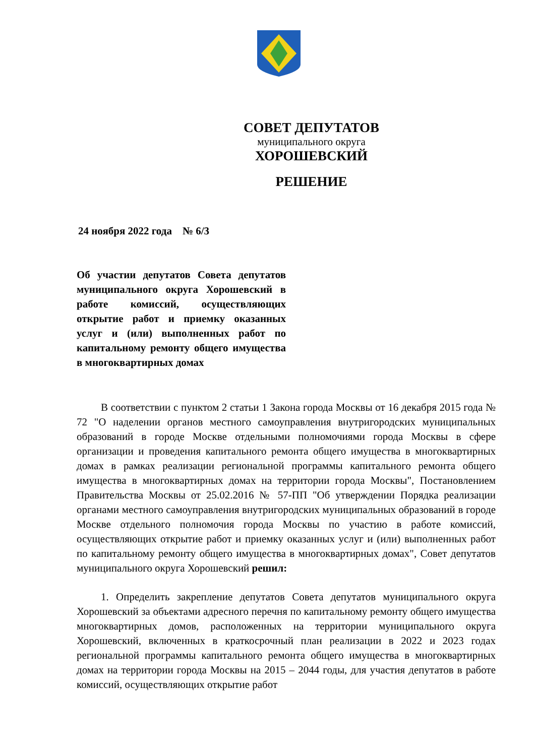СОВЕТ ДЕПУТАТОВ
муниципального округа
ХОРОШЕВСКИЙ
РЕШЕНИЕ
24 ноября 2022 года № 6/3
Об участии депутатов Совета депутатов муниципального округа Хорошевский в работе комиссий, осуществляющих открытие работ и приемку оказанных услуг и (или) выполненных работ по капитальному ремонту общего имущества в многоквартирных домах
В соответствии с пунктом 2 статьи 1 Закона города Москвы от 16 декабря 2015 года № 72 "О наделении органов местного самоуправления внутригородских муниципальных образований в городе Москве отдельными полномочиями города Москвы в сфере организации и проведения капитального ремонта общего имущества в многоквартирных домах в рамках реализации региональной программы капитального ремонта общего имущества в многоквартирных домах на территории города Москвы", Постановлением Правительства Москвы от 25.02.2016 № 57-ПП "Об утверждении Порядка реализации органами местного самоуправления внутригородских муниципальных образований в городе Москве отдельного полномочия города Москвы по участию в работе комиссий, осуществляющих открытие работ и приемку оказанных услуг и (или) выполненных работ по капитальному ремонту общего имущества в многоквартирных домах", Совет депутатов муниципального округа Хорошевский решил:
1. Определить закрепление депутатов Совета депутатов муниципального округа Хорошевский за объектами адресного перечня по капитальному ремонту общего имущества многоквартирных домов, расположенных на территории муниципального округа Хорошевский, включенных в краткосрочный план реализации в 2022 и 2023 годах региональной программы капитального ремонта общего имущества в многоквартирных домах на территории города Москвы на 2015 – 2044 годы, для участия депутатов в работе комиссий, осуществляющих открытие работ